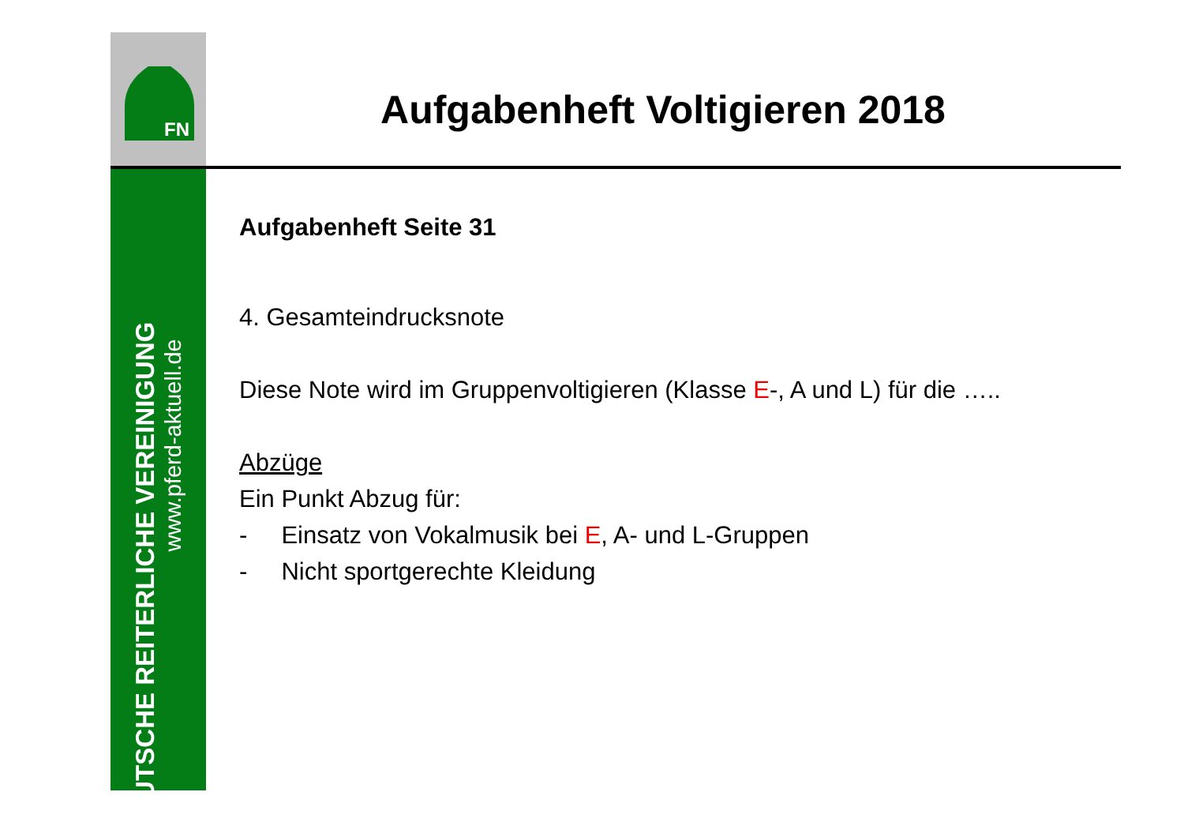FN
DEUTSCHE REITERLICHE VEREINIGUNG
www.pferd-aktuell.de
Aufgabenheft Voltigieren 2018
Aufgabenheft Seite 31
4. Gesamteindrucksnote
Diese Note wird im Gruppenvoltigieren (Klasse E-, A und L) für die …..
Abzüge
Ein Punkt Abzug für:
- Einsatz von Vokalmusik bei E, A- und L-Gruppen
- Nicht sportgerechte Kleidung